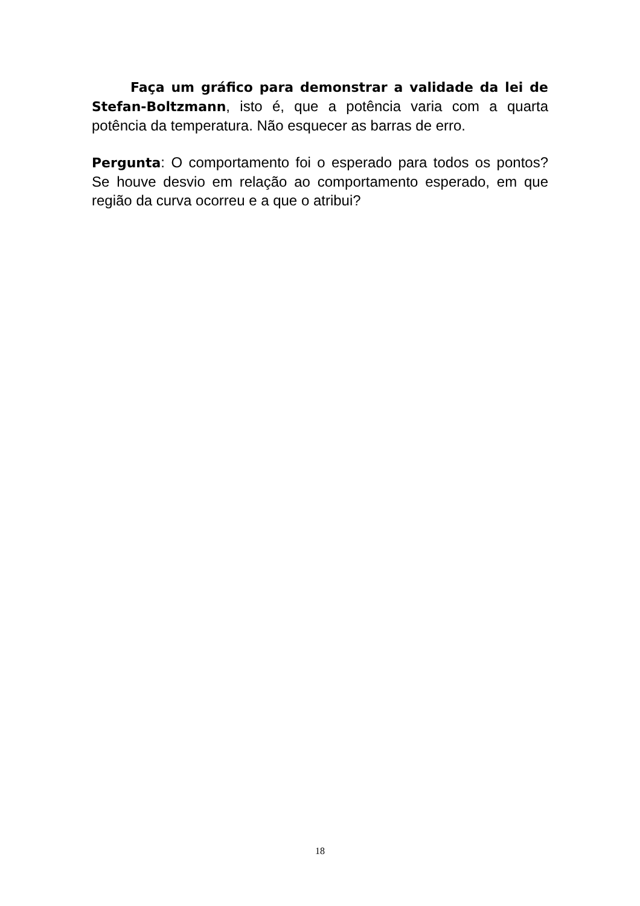Faça um gráfico para demonstrar a validade da lei de Stefan-Boltzmann, isto é, que a potência varia com a quarta potência da temperatura. Não esquecer as barras de erro.
Pergunta: O comportamento foi o esperado para todos os pontos? Se houve desvio em relação ao comportamento esperado, em que região da curva ocorreu e a que o atribui?
18